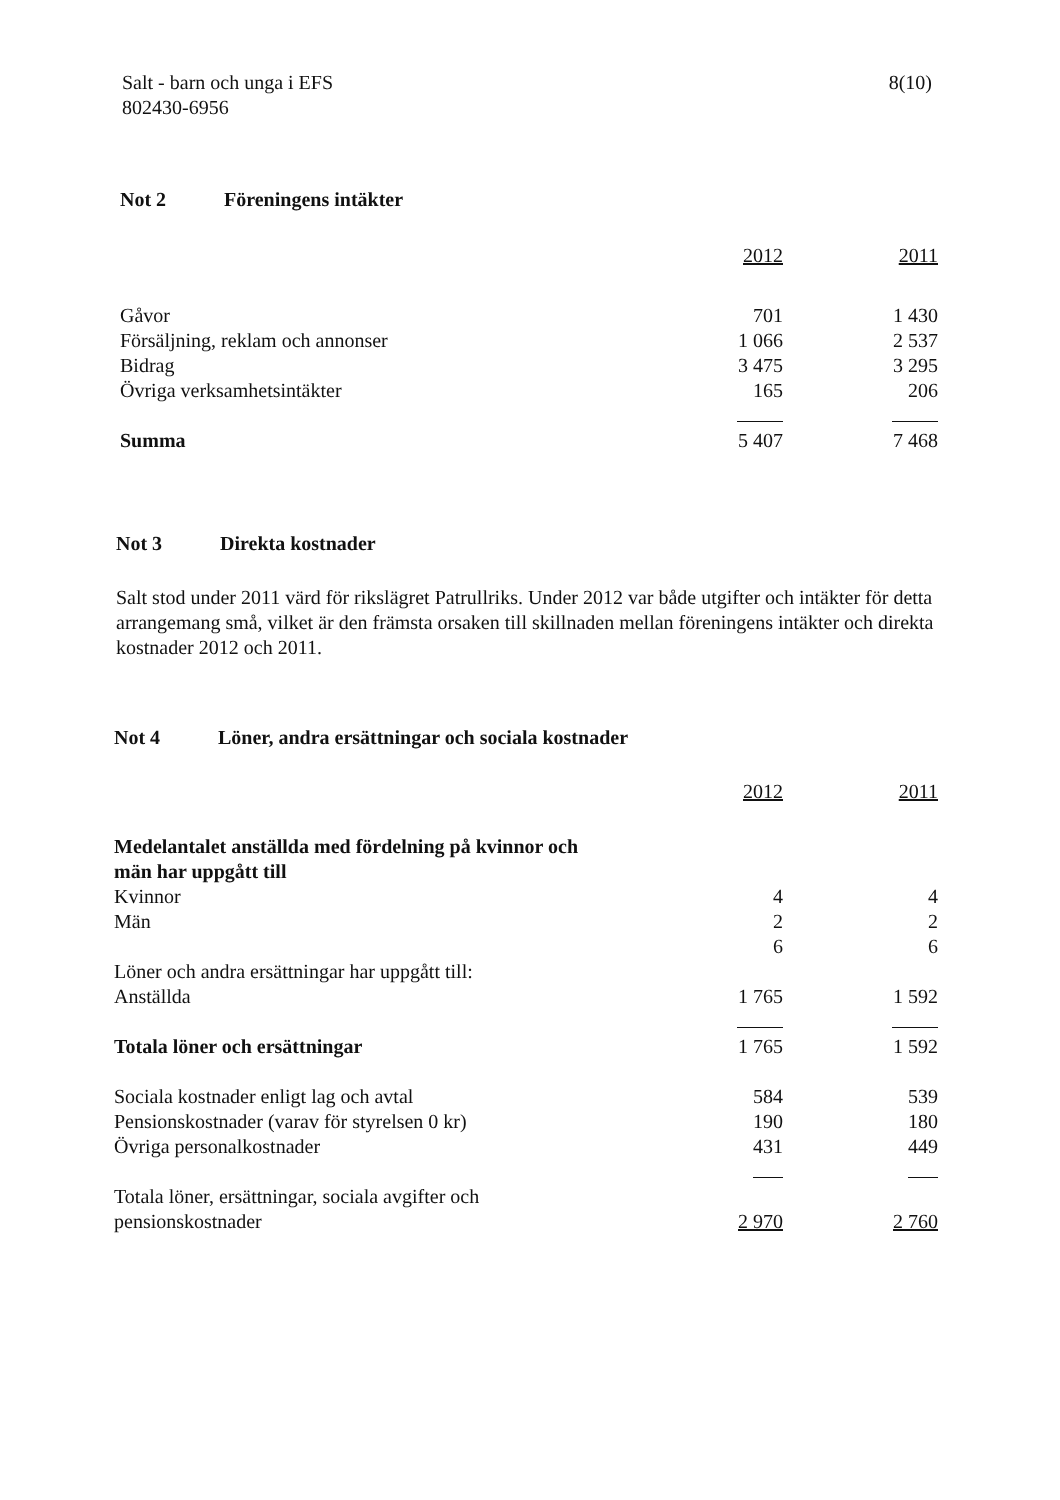Salt - barn och unga i EFS
802430-6956
8(10)
Not 2 Föreningens intäkter
| | 2012 | | 2011 |
| Gåvor | 701 | | 1 430 |
| Försäljning, reklam och annonser | 1 066 | | 2 537 |
| Bidrag | 3 475 | | 3 295 |
| Övriga verksamhetsintäkter | 165 | | 206 |
| Summa | 5 407 | | 7 468 |
Not 3 Direkta kostnader
Salt stod under 2011 värd för rikslägret Patrullriks. Under 2012 var både utgifter och intäkter för detta arrangemang små, vilket är den främsta orsaken till skillnaden mellan föreningens intäkter och direkta kostnader 2012 och 2011.
Not 4 Löner, andra ersättningar och sociala kostnader
| | 2012 | | 2011 |
| Medelantalet anställda med fördelning på kvinnor och män har uppgått till | | | |
| Kvinnor | 4 | | 4 |
| Män | 2 | | 2 |
| | 6 | | 6 |
| Löner och andra ersättningar har uppgått till: | | | |
| Anställda | 1 765 | | 1 592 |
| Totala löner och ersättningar | 1 765 | | 1 592 |
| Sociala kostnader enligt lag och avtal | 584 | | 539 |
| Pensionskostnader (varav för styrelsen 0 kr) | 190 | | 180 |
| Övriga personalkostnader | 431 | | 449 |
| Totala löner, ersättningar, sociala avgifter och pensionskostnader | 2 970 | | 2 760 |